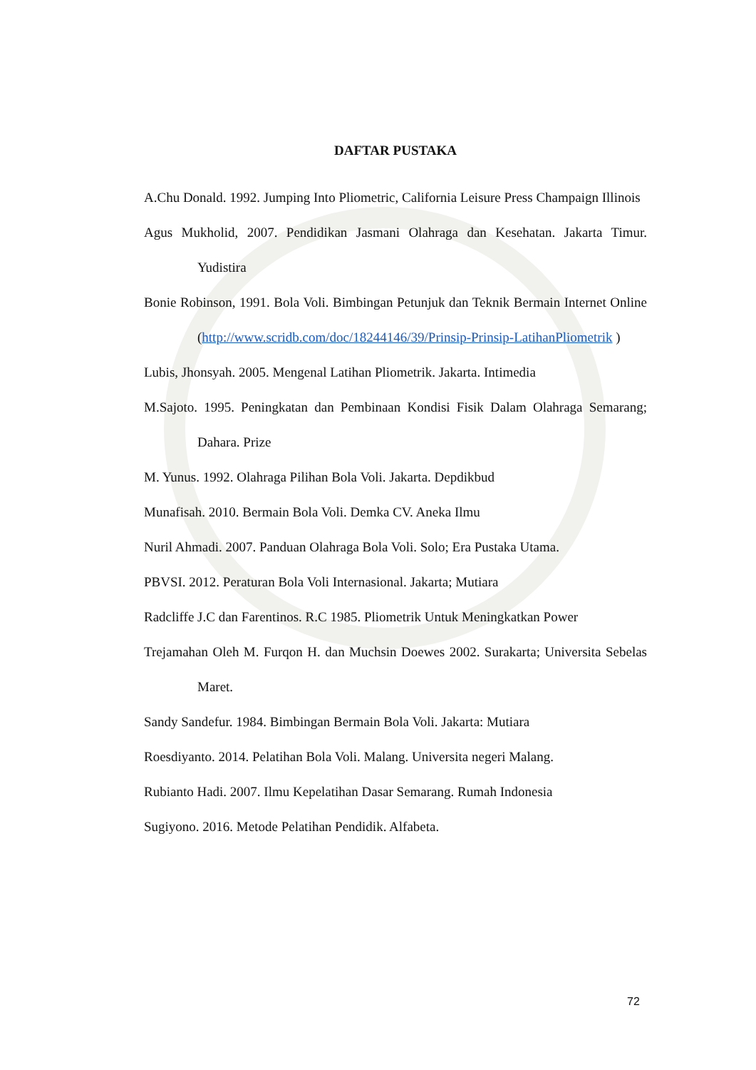DAFTAR PUSTAKA
A.Chu Donald. 1992. Jumping Into Pliometric, California Leisure Press Champaign Illinois
Agus Mukholid, 2007. Pendidikan Jasmani Olahraga dan Kesehatan. Jakarta Timur. Yudistira
Bonie Robinson, 1991. Bola Voli. Bimbingan Petunjuk dan Teknik Bermain Internet Online (http://www.scridb.com/doc/18244146/39/Prinsip-Prinsip-LatihanPliometrik )
Lubis, Jhonsyah. 2005. Mengenal Latihan Pliometrik. Jakarta. Intimedia
M.Sajoto. 1995. Peningkatan dan Pembinaan Kondisi Fisik Dalam Olahraga Semarang; Dahara. Prize
M. Yunus. 1992. Olahraga Pilihan Bola Voli. Jakarta. Depdikbud
Munafisah. 2010. Bermain Bola Voli. Demka CV. Aneka Ilmu
Nuril Ahmadi. 2007. Panduan Olahraga Bola Voli. Solo; Era Pustaka Utama.
PBVSI. 2012. Peraturan Bola Voli Internasional. Jakarta; Mutiara
Radcliffe J.C dan Farentinos. R.C 1985. Pliometrik Untuk Meningkatkan Power
Trejamahan Oleh M. Furqon H. dan Muchsin Doewes 2002. Surakarta; Universita Sebelas Maret.
Sandy Sandefur. 1984. Bimbingan Bermain Bola Voli. Jakarta: Mutiara
Roesdiyanto. 2014. Pelatihan Bola Voli. Malang. Universita negeri Malang.
Rubianto Hadi. 2007. Ilmu Kepelatihan Dasar Semarang. Rumah Indonesia
Sugiyono. 2016. Metode Pelatihan Pendidik. Alfabeta.
72